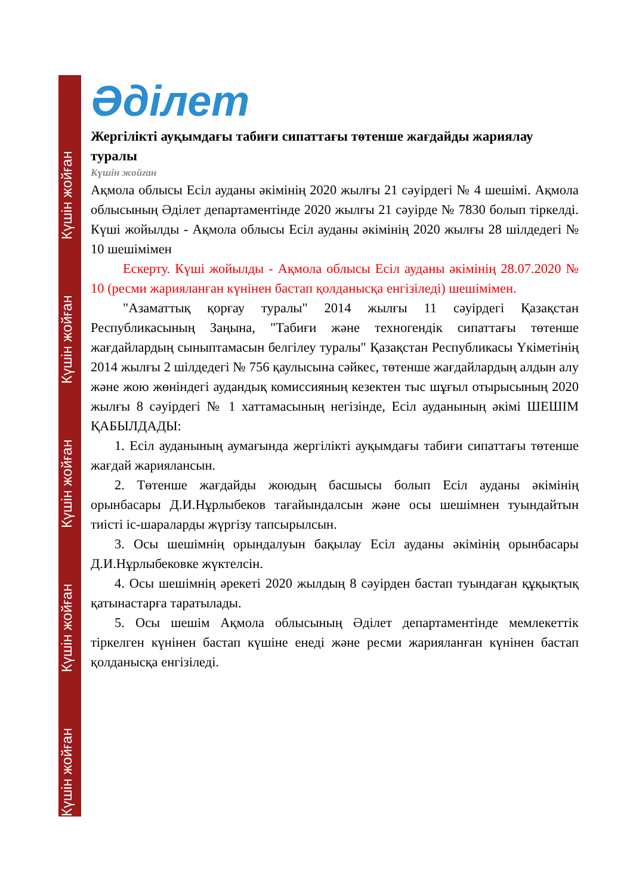Күшін жойған Күшін жойған Күшін жойған Күшін жойған Күшін жойған
Әділет
Жергілікті ауқымдағы табиғи сипаттағы төтенше жағдайды жариялау туралы
Күшін жойған
Ақмола облысы Есіл ауданы әкімінің 2020 жылғы 21 сәуірдегі № 4 шешімі. Ақмола облысының Әділет департаментінде 2020 жылғы 21 сәуірде № 7830 болып тіркелді. Күші жойылды - Ақмола облысы Есіл ауданы әкімінің 2020 жылғы 28 шілдедегі № 10 шешімімен
Ескерту. Күші жойылды - Ақмола облысы Есіл ауданы әкімінің 28.07.2020 № 10 (ресми жарияланған күнінен бастап қолданысқа енгізіледі) шешімімен.
"Азаматтық қорғау туралы" 2014 жылғы 11 сәуірдегі Қазақстан Республикасының Заңына, "Табиғи және техногендік сипаттағы төтенше жағдайлардың сыныптамасын белгілеу туралы" Қазақстан Республикасы Үкіметінің 2014 жылғы 2 шілдедегі № 756 қаулысына сәйкес, төтенше жағдайлардың алдын алу және жою жөніндегі аудандық комиссияның кезектен тыс шұғыл отырысының 2020 жылғы 8 сәуірдегі № 1 хаттамасының негізінде, Есіл ауданының әкімі ШЕШІМ ҚАБЫЛДАДЫ:
1. Есіл ауданының аумағында жергілікті ауқымдағы табиғи сипаттағы төтенше жағдай жариялансын.
2. Төтенше жағдайды жоюдың басшысы болып Есіл ауданы әкімінің орынбасары Д.И.Нұрлыбеков тағайындалсын және осы шешімнен туындайтын тиісті іс-шараларды жүргізу тапсырылсын.
3. Осы шешімнің орындалуын бақылау Есіл ауданы әкімінің орынбасары Д.И.Нұрлыбековке жүктелсін.
4. Осы шешімнің әрекеті 2020 жылдың 8 сәуірден бастап туындаған құқықтық қатынастарға таратылады.
5. Осы шешім Ақмола облысының Әділет департаментінде мемлекеттік тіркелген күнінен бастап күшіне енеді және ресми жарияланған күнінен бастап қолданысқа енгізіледі.